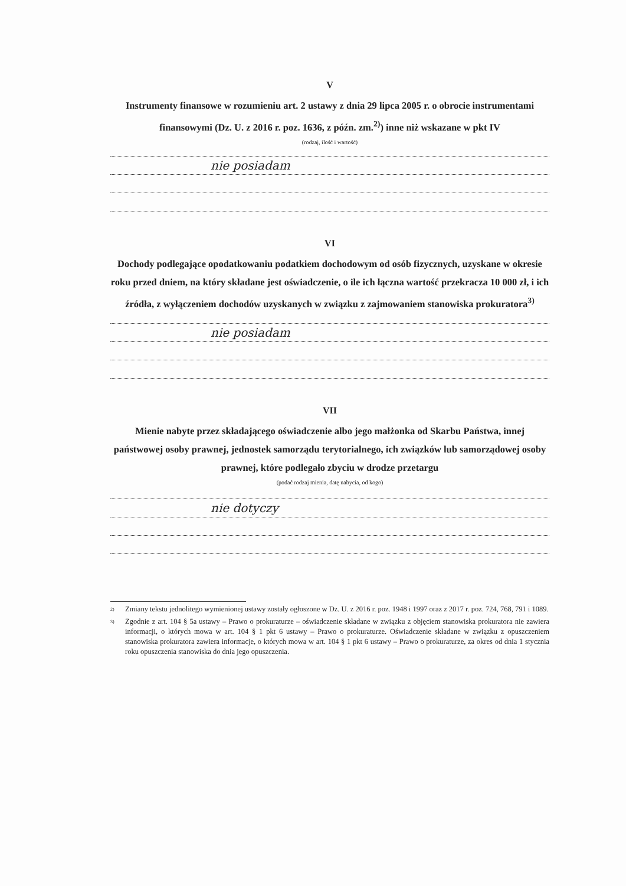V
Instrumenty finansowe w rozumieniu art. 2 ustawy z dnia 29 lipca 2005 r. o obrocie instrumentami finansowymi (Dz. U. z 2016 r. poz. 1636, z późn. zm.<sup>2)</sup>) inne niż wskazane w pkt IV
(rodzaj, ilość i wartość)
nie posiadam
VI
Dochody podlegające opodatkowaniu podatkiem dochodowym od osób fizycznych, uzyskane w okresie roku przed dniem, na który składane jest oświadczenie, o ile ich łączna wartość przekracza 10 000 zł, i ich źródła, z wyłączeniem dochodów uzyskanych w związku z zajmowaniem stanowiska prokuratora<sup>3)</sup>
nie posiadam
VII
Mienie nabyte przez składającego oświadczenie albo jego małżonka od Skarbu Państwa, innej państwowej osoby prawnej, jednostek samorządu terytorialnego, ich związków lub samorządowej osoby prawnej, które podlegało zbyciu w drodze przetargu
(podać rodzaj mienia, datę nabycia, od kogo)
nie dotyczy
<sup>2)</sup> Zmiany tekstu jednolitego wymienionej ustawy zostały ogłoszone w Dz. U. z 2016 r. poz. 1948 i 1997 oraz z 2017 r. poz. 724, 768, 791 i 1089.
<sup>3)</sup> Zgodnie z art. 104 § 5a ustawy – Prawo o prokuraturze – oświadczenie składane w związku z objęciem stanowiska prokuratora nie zawiera informacji, o których mowa w art. 104 § 1 pkt 6 ustawy – Prawo o prokuraturze. Oświadczenie składane w związku z opuszczeniem stanowiska prokuratora zawiera informacje, o których mowa w art. 104 § 1 pkt 6 ustawy – Prawo o prokuraturze, za okres od dnia 1 stycznia roku opuszczenia stanowiska do dnia jego opuszczenia.